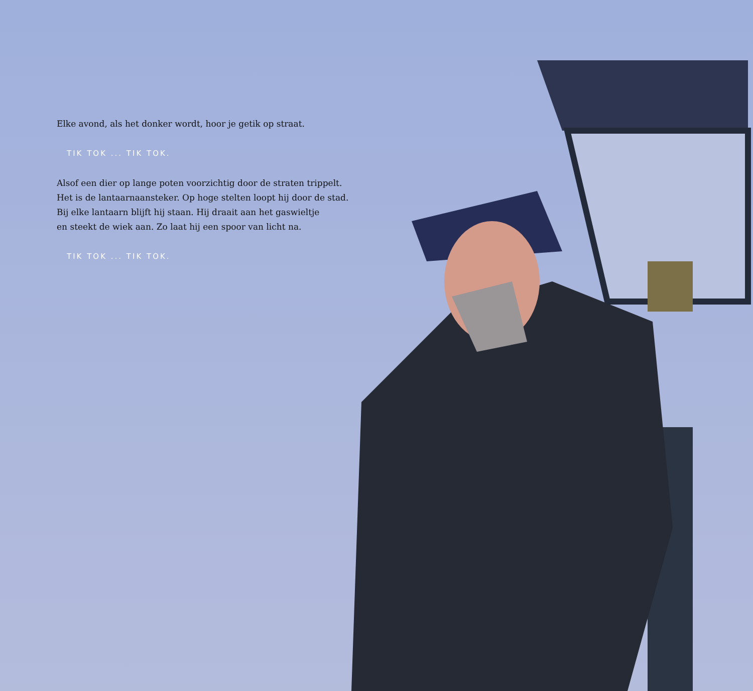Elke avond, als het donker wordt, hoor je getik op straat.
TIK TOK ... TIK TOK.
Alsof een dier op lange poten voorzichtig door de straten trippelt.
Het is de lantaarnaansteker. Op hoge stelten loopt hij door de stad.
Bij elke lantaarn blijft hij staan. Hij draait aan het gaswieltje
en steekt de wiek aan. Zo laat hij een spoor van licht na.
TIK TOK ... TIK TOK.